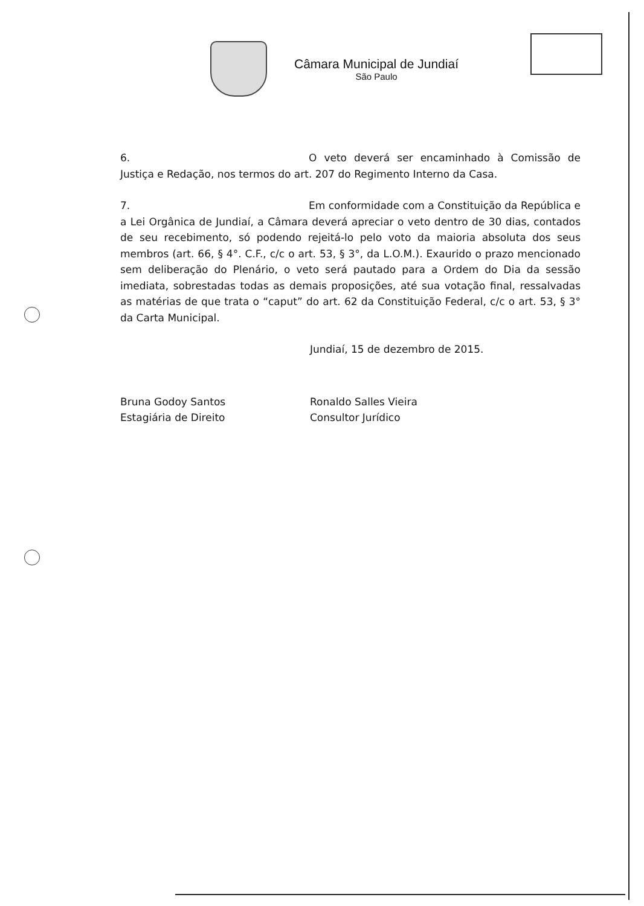Câmara Municipal de Jundiaí
São Paulo
6. O veto deverá ser encaminhado à Comissão de Justiça e Redação, nos termos do art. 207 do Regimento Interno da Casa.
7. Em conformidade com a Constituição da República e a Lei Orgânica de Jundiaí, a Câmara deverá apreciar o veto dentro de 30 dias, contados de seu recebimento, só podendo rejeitá-lo pelo voto da maioria absoluta dos seus membros (art. 66, § 4°. C.F., c/c o art. 53, § 3°, da L.O.M.). Exaurido o prazo mencionado sem deliberação do Plenário, o veto será pautado para a Ordem do Dia da sessão imediata, sobrestadas todas as demais proposições, até sua votação final, ressalvadas as matérias de que trata o “caput” do art. 62 da Constituição Federal, c/c o art. 53, § 3° da Carta Municipal.
Jundiaí, 15 de dezembro de 2015.
Bruna Godoy Santos
Estagiária de Direito
Ronaldo Salles Vieira
Consultor Jurídico